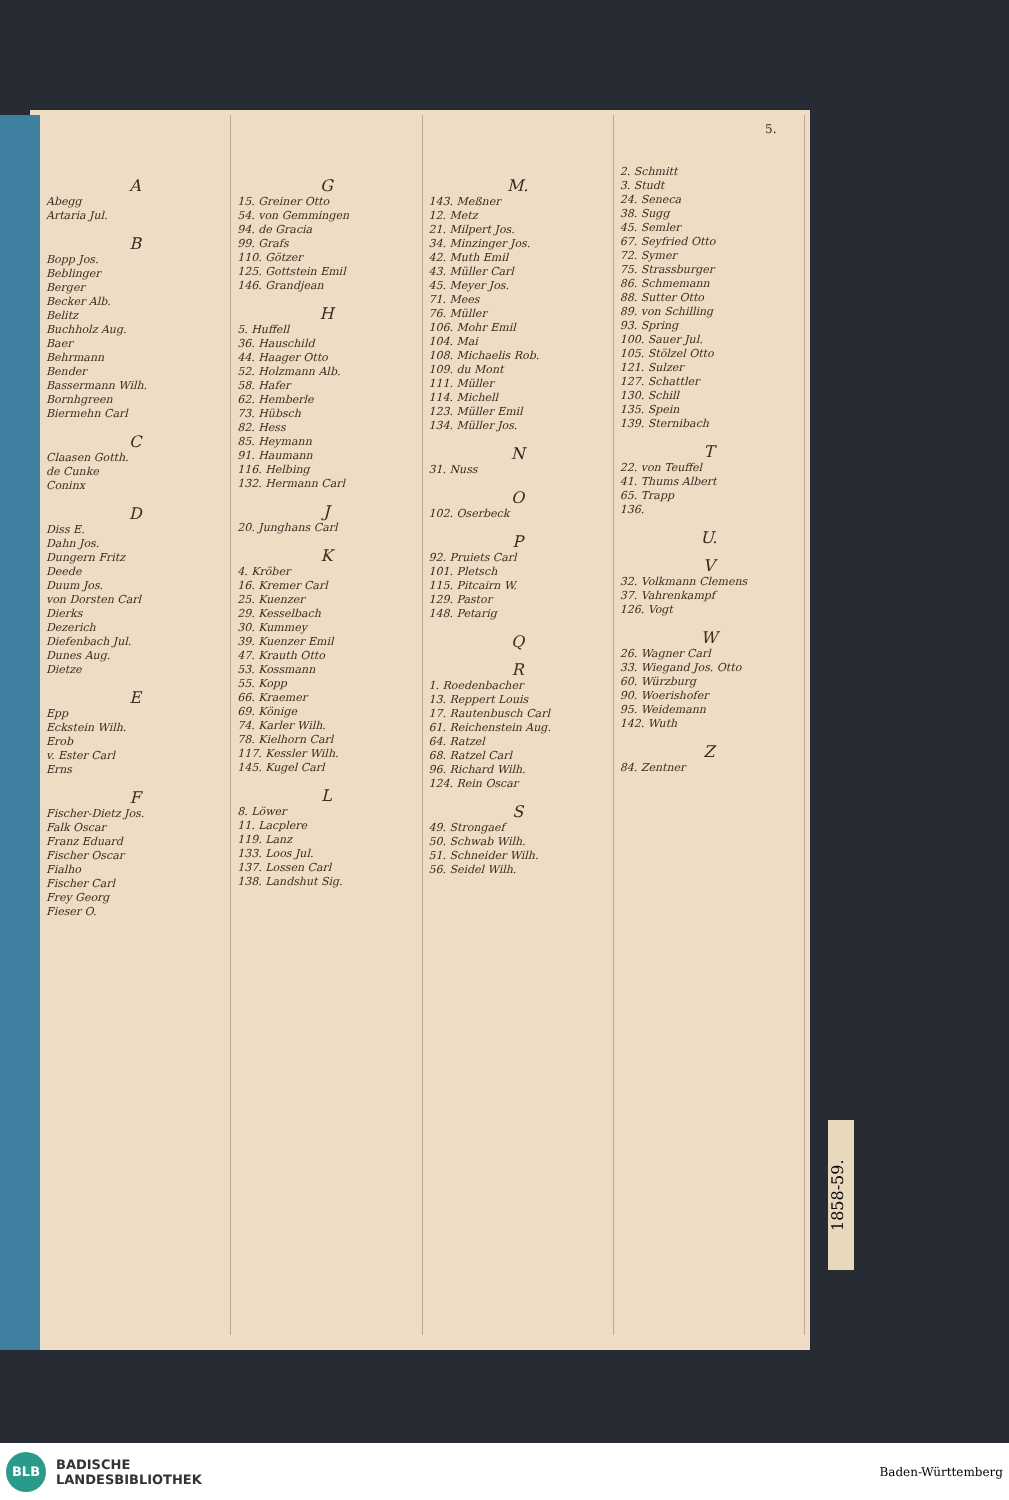5.
A
Abegg
Artaria Jul.
B
Bopp Jos.
Beblinger
Berger
Becker Alb.
Belitz
Buchholz Aug.
Baer
Behrmann
Bender
Bassermann Wilh.
Bornhgreen
Biermehn Carl
C
Claasen Gotth.
de Cunke
Coninx
D
Diss E.
Dahn Jos.
Dungern Fritz
Deede
Duum Jos.
von Dorsten Carl
Dierks
Dezerich
Diefenbach Jul.
Dunes Aug.
Dietze
E
Epp
Eckstein Wilh.
Erob
v. Ester Carl
Erns
F
Fischer-Dietz Jos.
Falk Oscar
Franz Eduard
Fischer Oscar
Fialho
Fischer Carl
Frey Georg
Fieser O.
G
15. Greiner Otto
54. von Gemmingen
94. de Gracia
99. Grafs
110. Götzer
125. Gottstein Emil
146. Grandjean
H
5. Huffell
36. Hauschild
44. Haager Otto
52. Holzmann Alb.
58. Hafer
62. Hemberle
73. Hübsch
82. Hess
85. Heymann
91. Haumann
116. Helbing
132. Hermann Carl
J
20. Junghans Carl
K
4. Kröber
16. Kremer Carl
25. Kuenzer
29. Kesselbach
30. Kummey
39. Kuenzer Emil
47. Krauth Otto
53. Kossmann
55. Kopp
66. Kraemer
69. Könige
74. Karler Wilh.
78. Kielhorn Carl
117. Kessler Wilh.
145. Kugel Carl
L
8. Löwer
11. Lacplere
119. Lanz
133. Loos Jul.
137. Lossen Carl
138. Landshut Sig.
M.
143. Meßner
12. Metz
21. Milpert Jos.
34. Minzinger Jos.
42. Muth Emil
43. Müller Carl
45. Meyer Jos.
71. Mees
76. Müller
106. Mohr Emil
104. Mai
108. Michaelis Rob.
109. du Mont
111. Müller
114. Michell
123. Müller Emil
134. Müller Jos.
N
31. Nuss
O
102. Oserbeck
P
92. Pruiets Carl
101. Pletsch
115. Pitcairn W.
129. Pastor
148. Petarig
Q
R
1. Roedenbacher
13. Reppert Louis
17. Rautenbusch Carl
61. Reichenstein Aug.
64. Ratzel
68. Ratzel Carl
96. Richard Wilh.
124. Rein Oscar
S
49. Strongaef
50. Schwab Wilh.
51. Schneider Wilh.
56. Seidel Wilh.
2. Schmitt
3. Studt
24. Seneca
38. Sugg
45. Semler
67. Seyfried Otto
72. Symer
75. Strassburger
86. Schmemann
88. Sutter Otto
89. von Schilling
93. Spring
100. Sauer Jul.
105. Stölzel Otto
121. Sulzer
127. Schattler
130. Schill
135. Spein
139. Sternibach
T
22. von Teuffel
41. Thums Albert
65. Trapp
136.
U.
V
32. Volkmann Clemens
37. Vahrenkampf
126. Vogt
W
26. Wagner Carl
33. Wiegand Jos. Otto
60. Würzburg
90. Woerishofer
95. Weidemann
142. Wuth
Z
84. Zentner
1858-59.
BLB
BADISCHE
LANDESBIBLIOTHEK
Baden-Württemberg